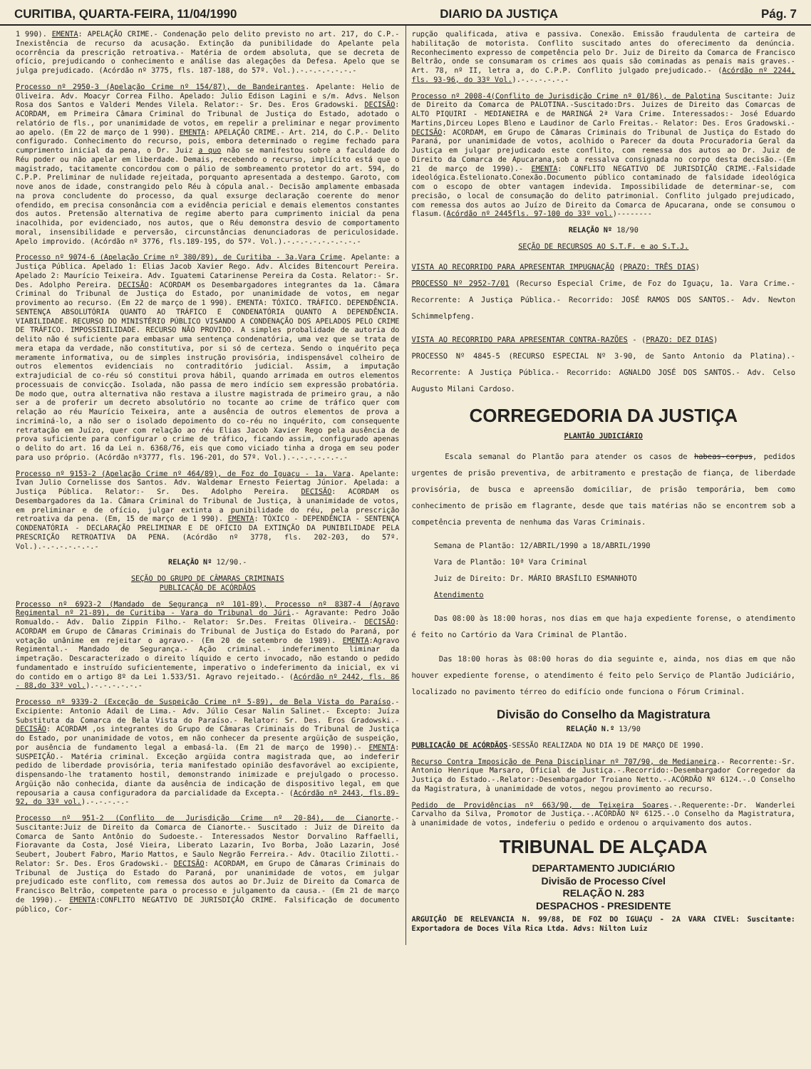CURITIBA, QUARTA-FEIRA, 11/04/1990 DIARIO DA JUSTIÇA Pág. 7
1 990). EMENTA: APELAÇÃO CRIME.- Condenação pelo delito previsto no art. 217, do C.P.- Inexistência de recurso da acusação. Extinção da punibilidade do Apelante pela ocorrência da prescrição retroativa.- Matéria de ordem absoluta, que se decreta de ofício, prejudicando o conhecimento e análise das alegações da Defesa. Apelo que se julga prejudicado. (Acórdão nº 3775, fls. 187-188, do 57º. Vol.).-.-.-.-.-.-.-
Processo nº 2950-3 (Apelação Crime nº 154/87), de Bandeirantes. Apelante: Helio de Oliveira. Adv. Moacyr Correa Filho. Apelado: Julio Edison Lagini e s/m. Advs. Nelson Rosa dos Santos e Valderi Mendes Vilela. Relator:- Sr. Des. Eros Gradowski. DECISÃO: ACORDAM, em Primeira Câmara Criminal do Tribunal de Justiça do Estado, adotado o relatório de fls., por unanimidade de votos, em repelir a preliminar e negar provimento ao apelo. (Em 22 de março de 1 990). EMENTA: APELAÇÃO CRIME.- Art. 214, do C.P.- Delito configurado. Conhecimento do recurso, pois, embora determinado o regime fechado para cumprimento inicial da pena, o Dr. Juiz a quo não se manifestou sobre a faculdade do Réu poder ou não apelar em liberdade. Demais, recebendo o recurso, implícito está que o magistrado, tacitamente concordou com o pálio de sombreamento protetor do art. 594, do C.P.P. Preliminar de nulidade rejeitada, porquanto apresentada a destempo. Garoto, com nove anos de idade, constrangido pelo Réu à cópula anal.- Decisão amplamente embasada na prova concludente do processo, da qual exsurge declaração coerente do menor ofendido, em precisa consonância com a evidência pericial e demais elementos constantes dos autos. Pretensão alternativa de regime aberto para cumprimento inicial da pena inacolhida, por evidenciado, nos autos, que o Réu demonstra desvio de comportamento moral, insensibilidade e perversão, circunstâncias denunciadoras de periculosidade. Apelo improvido. (Acórdão nº 3776, fls.189-195, do 57º. Vol.).-.-.-.-.-.-.-.-.-
Processo nº 9074-6 (Apelação Crime nº 380/89), de Curitiba - 3a.Vara Crime. Apelante: a Justiça Pública. Apelado 1: Elias Jacob Xavier Rego. Adv. Alcides Bitencourt Pereira. Apelado 2: Maurício Teixeira. Adv. Iguatemi Catarinense Pereira da Costa. Relator:- Sr. Des. Adolpho Pereira. DECISÃO: ACORDAM os Desembargadores integrantes da 1a. Câmara Criminal do Tribunal de Justiça do Estado, por unanimidade de votos, em negar provimento ao recurso. (Em 22 de março de 1 990). EMENTA: TÓXICO. TRÁFICO. DEPENDÊNCIA. SENTENÇA ABSOLUTÓRIA QUANTO AO TRÁFICO E CONDENATÓRIA QUANTO A DEPENDÊNCIA. VIABILIDADE. RECURSO DO MINISTÉRIO PÚBLICO VISANDO A CONDENAÇÃO DOS APELADOS PELO CRIME DE TRÁFICO. IMPOSSIBILIDADE. RECURSO NÃO PROVIDO. A simples probalidade de autoria do delito não é suficiente para embasar uma sentença condenatória, uma vez que se trata de mera etapa da verdade, não constitutiva, por si só de certeza. Sendo o inquérito peça meramente informativa, ou de simples instrução provisória, indispensável colheiro de outros elementos evidenciais no contraditório judicial. Assim, a imputação extrajudicial de co-réu só constitui prova hábil, quando arrimada em outros elementos processuais de convicção. Isolada, não passa de mero indício sem expressão probatória. De modo que, outra alternativa não restava a ilustre magistrada de primeiro grau, a não ser a de proferir um decreto absolutório no tocante ao crime de tráfico quer com relação ao réu Maurício Teixeira, ante a ausência de outros elementos de prova a incriminá-lo, a não ser o isolado depoimento do co-réu no inquérito, com consequente retratação em Juízo, quer com relação ao réu Elias Jacob Xavier Rego pela ausência de prova suficiente para configurar o crime de tráfico, ficando assim, configurado apenas o delito do art. 16 da Lei n. 6368/76, eis que como viciado tinha a droga em seu poder para uso próprio. (Acórdão nº3777, fls. 196-201, do 57º. Vol.).-.-.-.-.-.-.-
Processo nº 9153-2 (Apelação Crime nº 464/89), de Foz do Iguaçu - 1a. Vara. Apelante: Ivan Julio Cornelisse dos Santos. Adv. Waldemar Ernesto Feiertag Júnior. Apelada: a Justiça Pública. Relator:- Sr. Des. Adolpho Pereira. DECISÃO: ACORDAM os Desembargadores da 1a. Câmara Criminal do Tribunal de Justiça, à unanimidade de votos, em preliminar e de ofício, julgar extinta a punibilidade do réu, pela prescrição retroativa da pena. (Em, 15 de março de 1 990). EMENTA: TÓXICO - DEPENDÊNCIA - SENTENÇA CONDENATÓRIA - DECLARAÇÃO PRELIMINAR E DE OFÍCIO DA EXTINÇÃO DA PUNIBILIDADE PELA PRESCRIÇÃO RETROATIVA DA PENA. (Acórdão nº 3778, fls. 202-203, do 57º. Vol.).-.-.-.-.-.-.-
RELAÇÃO Nº 12/90.-
SEÇÃO DO GRUPO DE CÂMARAS CRIMINAIS
PUBLICAÇÃO DE ACÓRDÃOS
Processo nº 6923-2 (Mandado de Segurança nº 101-89), Processo nº 8387-4 (Agravo Regimental nº 21-89), de Curitiba - Vara do Tribunal do Júri.- Agravante: Pedro João Romualdo.- Adv. Dalio Zippin Filho.- Relator: Sr.Des. Freitas Oliveira.- DECISÃO: ACORDAM em Grupo de Câmaras Criminais do Tribunal de Justiça do Estado do Paraná, por votação unânime em rejeitar o agravo.- (Em 20 de setembro de 1989). EMENTA:Agravo Regimental.- Mandado de Segurança.- Ação criminal.- indeferimento liminar da impetração. Descaracterizado o direito líquido e certo invocado, não estando o pedido fundamentado e instruído suficientemente, imperativo o indeferimento da inicial, ex vi do contido em o artigo 8º da Lei 1.533/51. Agravo rejeitado.- (Acórdão nº 2442, fls. 86 - 88,do 33º vol.).-.-.-.-.-.-
Processo nº 9339-2 (Exceção de Suspeição Crime nº 5-89), de Bela Vista do Paraíso.- Excipiente: Antonio Adail de Lima.- Adv. Júlio Cesar Nalin Salinet.- Excepto: Juíza Substituta da Comarca de Bela Vista do Paraíso.- Relator: Sr. Des. Eros Gradowski.- DECISÃO: ACORDAM ,os integrantes do Grupo de Câmaras Criminais do Tribunal de Justiça do Estado, por unanimidade de votos, em não conhecer da presente argüição de suspeição, por ausência de fundamento legal a embasá-la. (Em 21 de março de 1990).- EMENTA: SUSPEIÇÃO.- Matéria criminal. Exceção argüida contra magistrada que, ao indeferir pedido de liberdade provisória, teria manifestado opinião desfavorável ao excipiente, dispensando-lhe tratamento hostil, demonstrando inimizade e prejulgado o processo. Argüição não conhecida, diante da ausência de indicação de dispositivo legal, em que repousaria a causa configuradora da parcialidade da Excepta.- (Acórdão nº 2443, fls.89-92, do 33º vol.).-.-.-.-.-
Processo nº 951-2 (Conflito de Jurisdição Crime nº 20-84), de Cianorte.- Suscitante:Juiz de Direito da Comarca de Cianorte.- Suscitado : Juiz de Direito da Comarca de Santo Antônio do Sudoeste.- Interessados Nestor Dorvalino Raffaelli, Fioravante da Costa, José Vieira, Liberato Lazarin, Ivo Borba, João Lazarin, José Seubert, Joubert Fabro, Mario Mattos, e Saulo Negrão Ferreira.- Adv. Otacilio Zilotti.- Relator: Sr. Des. Eros Gradowski.- DECISÃO: ACORDAM, em Grupo de Câmaras Criminais do Tribunal de Justiça do Estado do Paraná, por unanimidade de votos, em julgar prejudicado este conflito, com remessa dos autos ao Dr.Juiz de Direito da Comarca de Francisco Beltrão, competente para o processo e julgamento da causa.- (Em 21 de março de 1990).- EMENTA:CONFLITO NEGATIVO DE JURISDIÇÃO CRIME. Falsificação de documento público, Cor-
rupção qualificada, ativa e passiva. Conexão. Emissão fraudulenta de carteira de habilitação de motorista. Conflito suscitado antes do oferecimento da denúncia. Reconhecimento expresso de competência pelo Dr. Juiz de Direito da Comarca de Francisco Beltrão, onde se consumaram os crimes aos quais são cominadas as penais mais graves.- Art. 78, nº II, letra a, do C.P.P. Conflito julgado prejudicado.- (Acórdão nº 2244, fls. 93-96, do 33º Vol.).-.-.-.-.-.-
Processo nº 2008-4(Conflito de Jurisdição Crime nº 01/86), de Palotina Suscitante: Juiz de Direito da Comarca de PALOTINA.-Suscitado:Drs. Juizes de Direito das Comarcas de ALTO PIQUIRI - MEDIANEIRA e de MARINGÁ 2ª Vara Crime. Interessados:- José Eduardo Martins,Dirceu Lopes Bleno e Laudinor de Carlo Freitas.- Relator: Des. Eros Gradowski.- DECISÃO: ACORDAM, em Grupo de Câmaras Criminais do Tribunal de Justiça do Estado do Paraná, por unanimidade de votos, acolhido o Parecer da douta Procuradoria Geral da Justiça em julgar prejudicado este conflito, com remessa dos autos ao Dr. Juiz de Direito da Comarca de Apucarana,sob a ressalva consignada no corpo desta decisão.-(Em 21 de março de 1990).- EMENTA: CONFLITO NEGATIVO DE JURISDIÇÃO CRIME.-Falsidade ideológica.Estelionato.Conexão.Documento público contaminado de falsidade ideológica com o escopo de obter vantagem indevida. Impossibilidade de determinar-se, com precisão, o local de consumação do delito patrimonial. Conflito julgado prejudicado, com remessa dos autos ao Juízo de Direito da Comarca de Apucarana, onde se consumou o flasum.(Acórdão nº 2445fls. 97-100 do 33º vol.)--------
RELAÇÃO Nº 18/90
SEÇÃO DE RECURSOS AO S.T.F. e ao S.T.J.
VISTA AO RECORRIDO PARA APRESENTAR IMPUGNAÇÃO (PRAZO: TRÊS DIAS)
PROCESSO Nº 2952-7/01 (Recurso Especial Crime, de Foz do Iguaçu, 1a. Vara Crime.- Recorrente: A Justiça Pública.- Recorrido: JOSÉ RAMOS DOS SANTOS.- Adv. Newton Schimmelpfeng.
VISTA AO RECORRIDO PARA APRESENTAR CONTRA-RAZÕES - (PRAZO: DEZ DIAS)
PROCESSO Nº 4845-5 (RECURSO ESPECIAL Nº 3-90, de Santo Antonio da Platina).- Recorrente: A Justiça Pública.- Recorrido: AGNALDO JOSÉ DOS SANTOS.- Adv. Celso Augusto Milani Cardoso.
CORREGEDORIA DA JUSTIÇA
PLANTÃO JUDICIÁRIO
Escala semanal do Plantão para atender os casos de habeas-corpus, pedidos urgentes de prisão preventiva, de arbitramento e prestação de fiança, de liberdade provisória, de busca e apreensão domiciliar, de prisão temporária, bem como conhecimento de prisão em flagrante, desde que tais matérias não se encontrem sob a competência preventa de nenhuma das Varas Criminais.
Semana de Plantão: 12/ABRIL/1990 a 18/ABRIL/1990
Vara de Plantão: 10ª Vara Criminal
Juiz de Direito: Dr. MÁRIO BRASÍLIO ESMANHOTO
Atendimento
Das 08:00 às 18:00 horas, nos dias em que haja expediente forense, o atendimento é feito no Cartório da Vara Criminal de Plantão.
Das 18:00 horas às 08:00 horas do dia seguinte e, ainda, nos dias em que não houver expediente forense, o atendimento é feito pelo Serviço de Plantão Judiciário, localizado no pavimento térreo do edifício onde funciona o Fórum Criminal.
Divisão do Conselho da Magistratura
RELAÇÃO N.º 13/90
PUBLICAÇÃO DE ACÓRDÃOS-SESSÃO REALIZADA NO DIA 19 DE MARÇO DE 1990.
Recurso Contra Imposição de Pena Disciplinar nº 707/90, de Medianeira.- Recorrente:-Sr. Antonio Henrique Marsaro, Oficial de Justiça.-.Recorrido:-Desembargador Corregedor da Justiça do Estado.-.Relator:-Desembargador Troiano Netto.-.ACÓRDÃO Nº 6124.-.O Conselho da Magistratura, à unanimidade de votos, negou provimento ao recurso.
Pedido de Providências nº 663/90, de Teixeira Soares.-.Requerente:-Dr. Wanderlei Carvalho da Silva, Promotor de Justiça.-.ACÓRDÃO Nº 6125.-.O Conselho da Magistratura, à unanimidade de votos, indeferiu o pedido e ordenou o arquivamento dos autos.
TRIBUNAL DE ALÇADA
DEPARTAMENTO JUDICIÁRIO
Divisão de Processo Cível
RELAÇÃO N. 283
DESPACHOS - PRESIDENTE
ARGUIÇÃO DE RELEVANCIA N. 99/88, DE FOZ DO IGUAÇU - 2A VARA CIVEL: Suscitante: Exportadora de Doces Vila Rica Ltda. Advs: Nilton Luiz